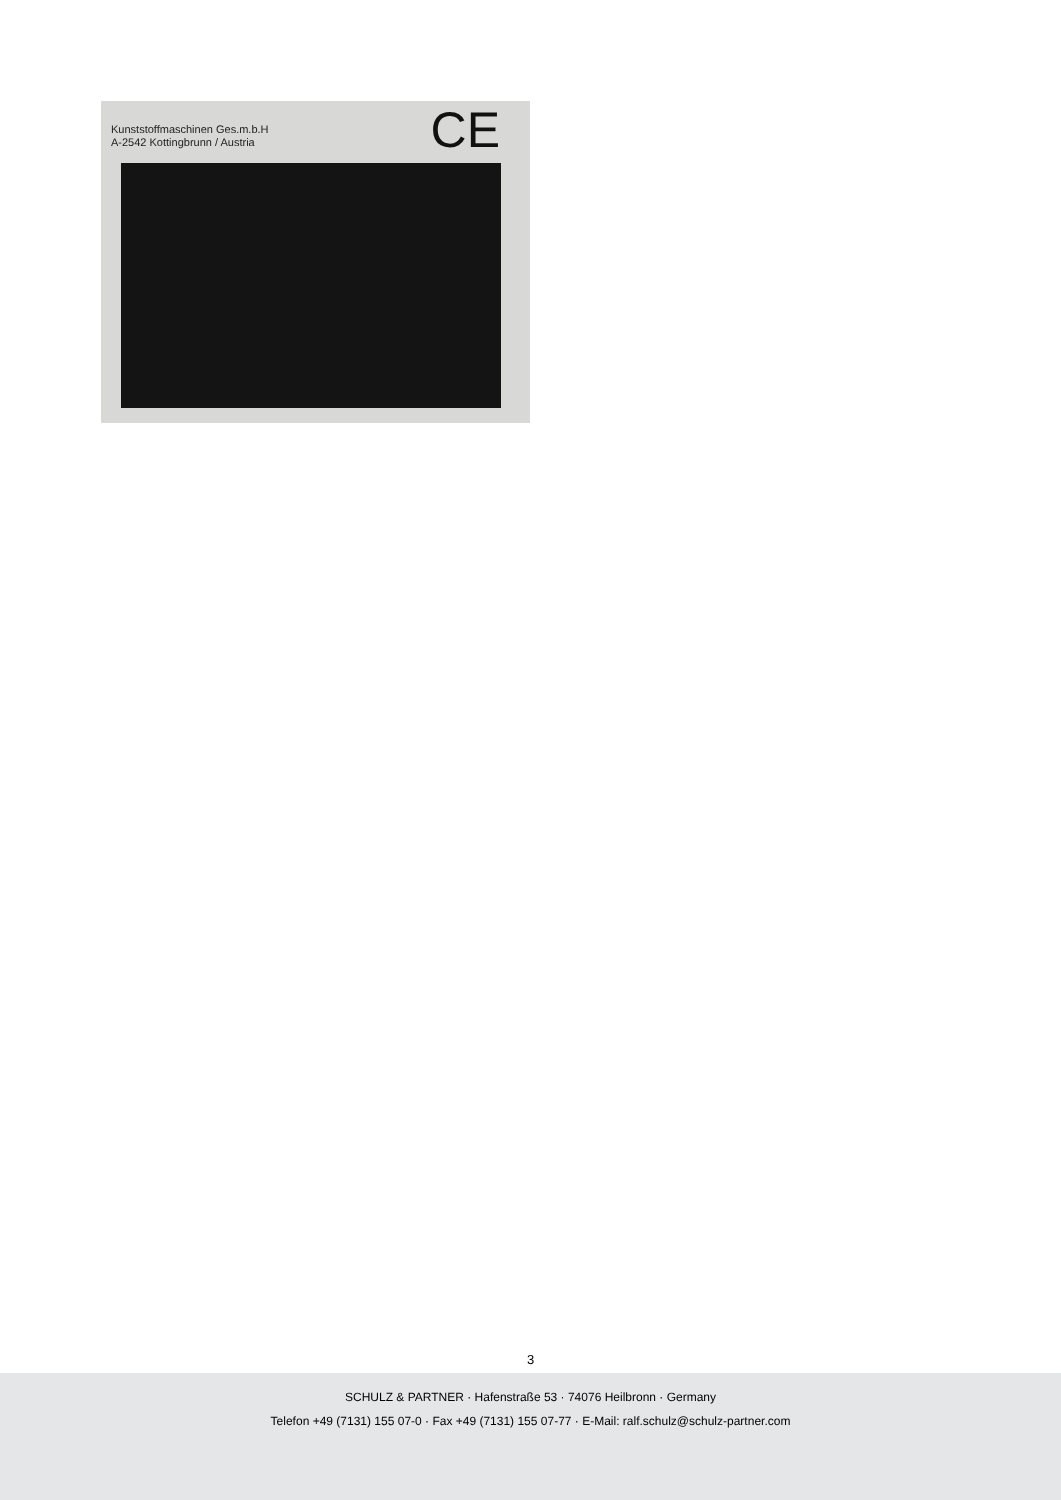Kunststoffmaschinen Ges.m.b.H
A-2542 Kottingbrunn / Austria
CE
3
SCHULZ & PARTNER · Hafenstraße 53 · 74076 Heilbronn · Germany
Telefon +49 (7131) 155 07-0 · Fax +49 (7131) 155 07-77 · E-Mail: ralf.schulz@schulz-partner.com